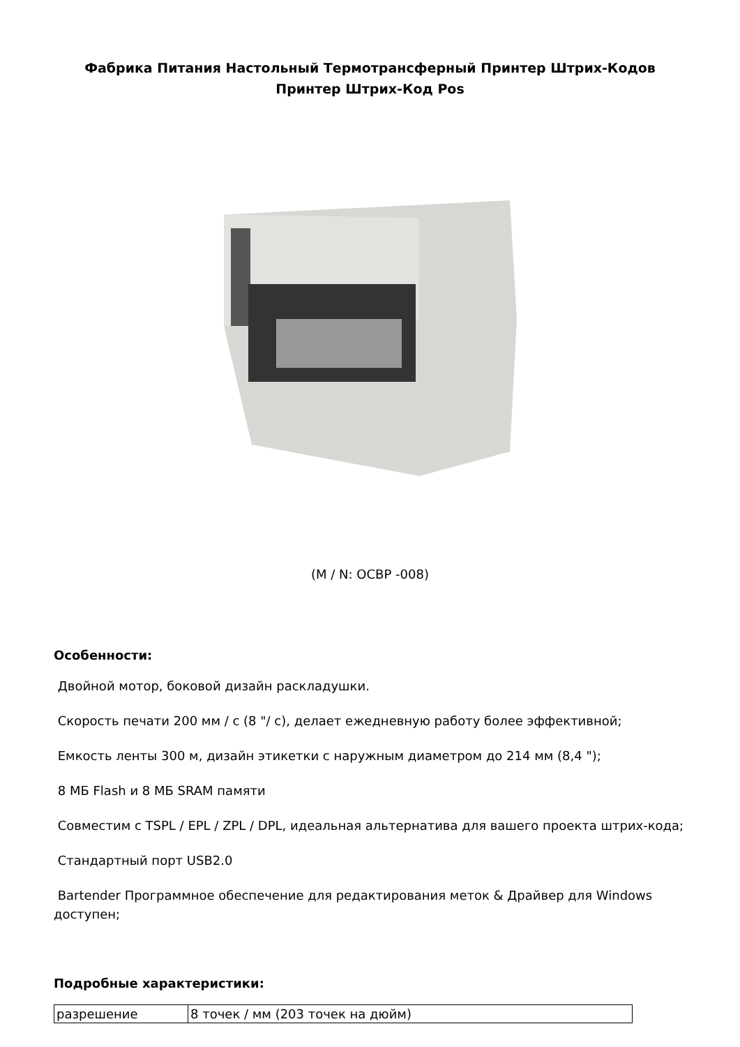Фабрика Питания Настольный Термотрансферный Принтер Штрих-Кодов
Принтер Штрих-Код Pos
(M / N: OCBP -008)
Особенности:
Двойной мотор, боковой дизайн раскладушки.
Скорость печати 200 мм / с (8 "/ с), делает ежедневную работу более эффективной;
Емкость ленты 300 м, дизайн этикетки с наружным диаметром до 214 мм (8,4 ");
8 МБ Flash и 8 МБ SRAM памяти
Совместим с TSPL / EPL / ZPL / DPL, идеальная альтернатива для вашего проекта штрих-кода;
Стандартный порт USB2.0
Bartender Программное обеспечение для редактирования меток & Драйвер для Windows доступен;
Подробные характеристики:
| разрешение | 8 точек / мм (203 точек на дюйм) |